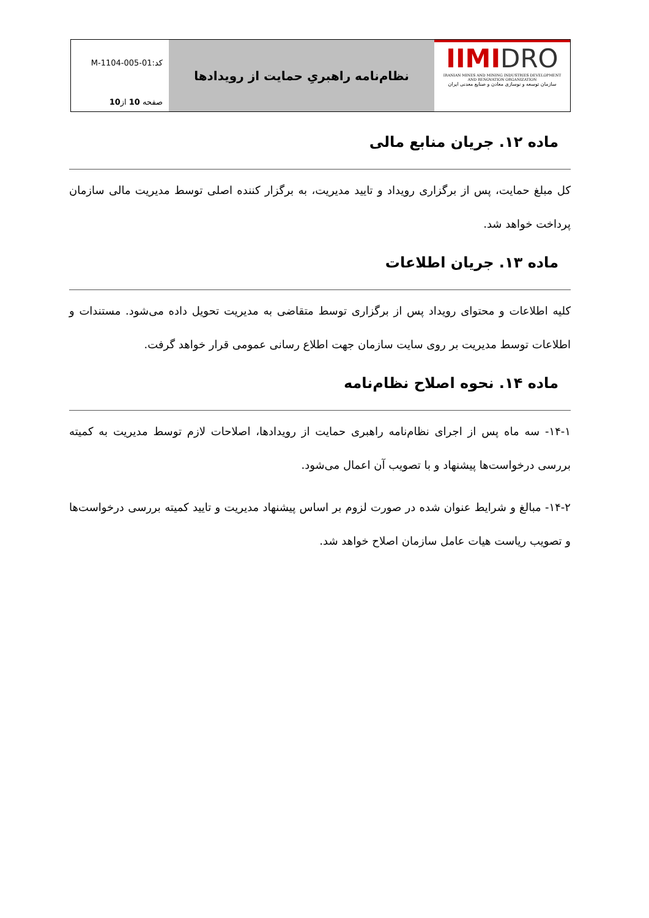IIMIDRO
IRANIAN MINES AND MINING INDUSTRIES DEVELOPMENT AND RENOVATION ORGANIZATION
سازمان توسعه و نوسازی معادن و صنایع معدنی ایران
نظام‌نامه راهبریِ حمایت از رویدادها
کد:M-1104-005-01
صفحه 10 از10
ماده ۱۲. جریان منابع مالی
کل مبلغ حمایت، پس از برگزاری رویداد و تایید مدیریت، به برگزار کننده اصلی توسط مدیریت مالی سازمان پرداخت خواهد شد.
ماده ۱۳. جریان اطلاعات
کلیه اطلاعات و محتوای رویداد پس از برگزاری توسط متقاضی به مدیریت تحویل داده می‌شود. مستندات و اطلاعات توسط مدیریت بر روی سایت سازمان جهت اطلاع رسانی عمومی قرار خواهد گرفت.
ماده ۱۴. نحوه اصلاح نظام‌نامه
۱۴-۱- سه ماه پس از اجرای نظام‌نامه راهبری حمایت از رویدادها، اصلاحات لازم توسط مدیریت به کمیته بررسی درخواست‌ها پیشنهاد و با تصویب آن اعمال می‌شود.
۱۴-۲- مبالغ و شرایط عنوان شده در صورت لزوم بر اساس پیشنهاد مدیریت و تایید کمیته بررسی درخواست‌ها و تصویب ریاست هیات عامل سازمان اصلاح خواهد شد.